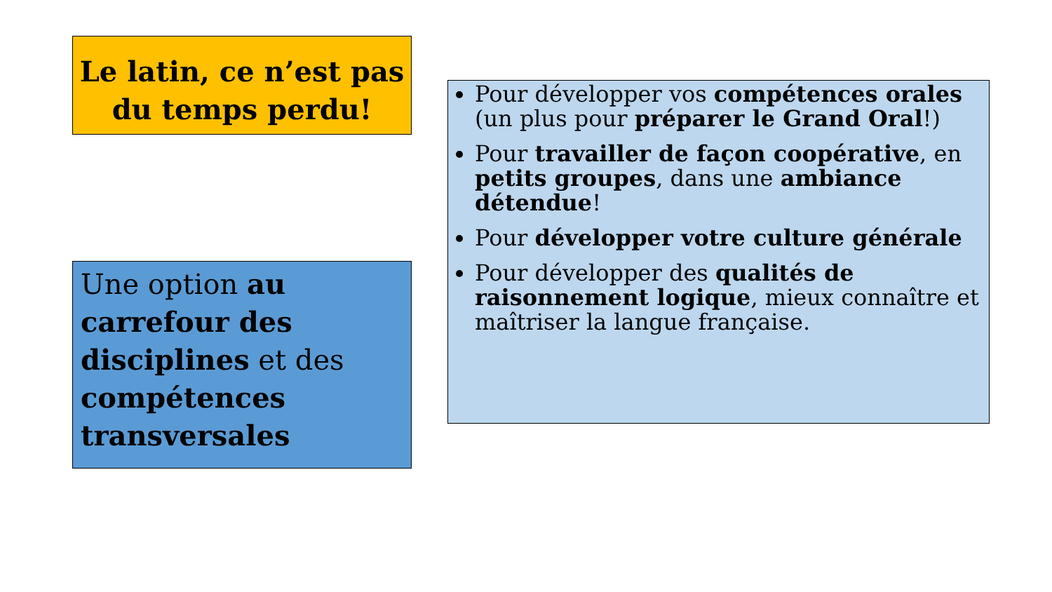Le latin, ce n’est pas du temps perdu!
Pour développer vos compétences orales (un plus pour préparer le Grand Oral!)
Pour travailler de façon coopérative, en petits groupes, dans une ambiance détendue!
Pour développer votre culture générale
Pour développer des qualités de raisonnement logique, mieux connaître et maîtriser la langue française.
Une option au carrefour des disciplines et des compétences transversales